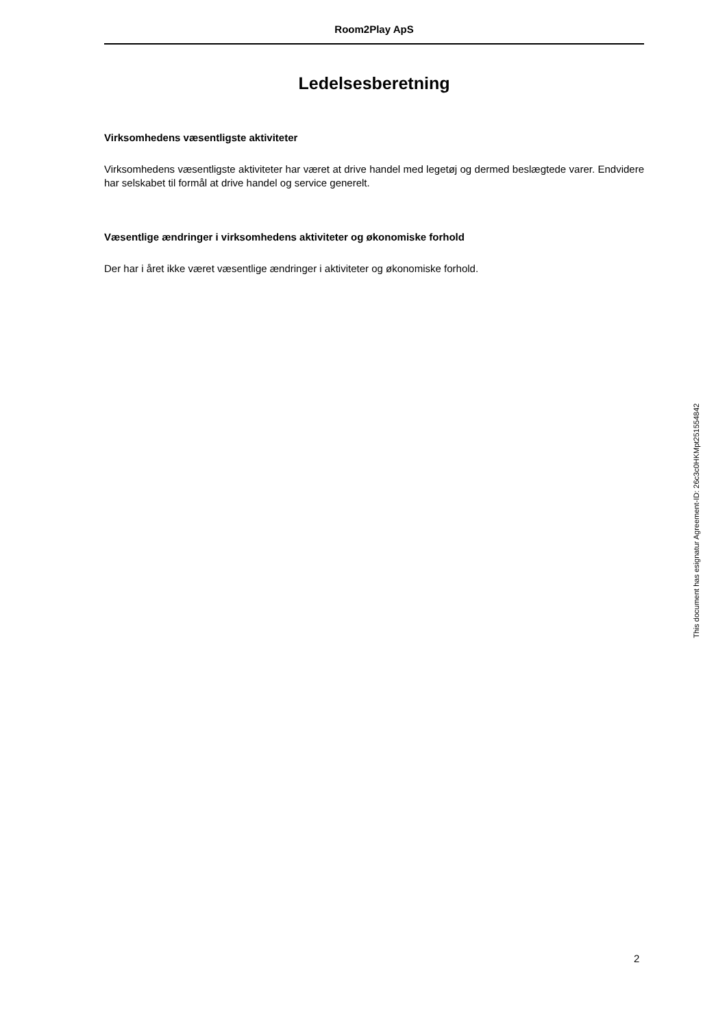Room2Play ApS
Ledelsesberetning
Virksomhedens væsentligste aktiviteter
Virksomhedens væsentligste aktiviteter har været at drive handel med legetøj og dermed beslægtede varer. Endvidere har selskabet til formål at drive handel og service generelt.
Væsentlige ændringer i virksomhedens aktiviteter og økonomiske forhold
Der har i året ikke været væsentlige ændringer i aktiviteter og økonomiske forhold.
This document has esignatur Agreement-ID: 26c3c0HKMpt251554842
2